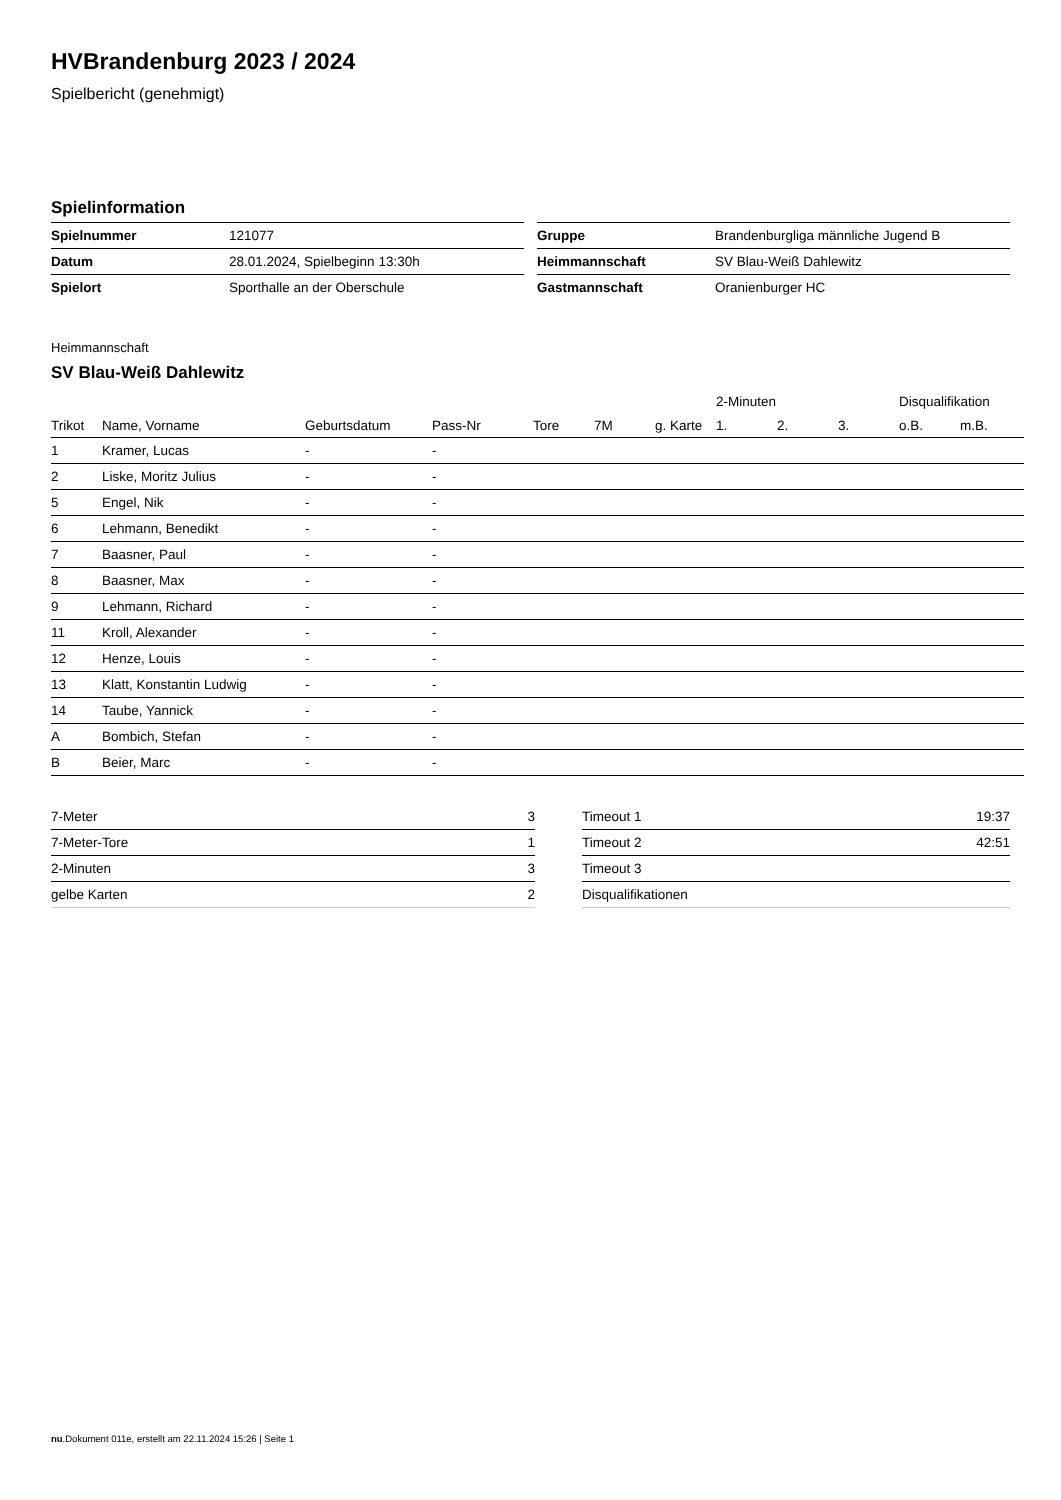HVBrandenburg 2023 / 2024
Spielbericht (genehmigt)
Spielinformation
| Spielnummer | 121077 |
| Datum | 28.01.2024, Spielbeginn 13:30h |
| Spielort | Sporthalle an der Oberschule |
| Gruppe | Brandenburgliga männliche Jugend B |
| Heimmannschaft | SV Blau-Weiß Dahlewitz |
| Gastmannschaft | Oranienburger HC |
Heimmannschaft
SV Blau-Weiß Dahlewitz
| | | | | | | | 2-Minuten | | | Disqualifikation | |
| --- | --- | --- | --- | --- | --- | --- | --- | --- | --- | --- | --- |
| Trikot | Name, Vorname | Geburtsdatum | Pass-Nr | Tore | 7M | g. Karte | 1. | 2. | 3. | o.B. | m.B. |
| 1 | Kramer, Lucas | - | - | | | | | | | | |
| 2 | Liske, Moritz Julius | - | - | | | | | | | | |
| 5 | Engel, Nik | - | - | | | | | | | | |
| 6 | Lehmann, Benedikt | - | - | | | | | | | | |
| 7 | Baasner, Paul | - | - | | | | | | | | |
| 8 | Baasner, Max | - | - | | | | | | | | |
| 9 | Lehmann, Richard | - | - | | | | | | | | |
| 11 | Kroll, Alexander | - | - | | | | | | | | |
| 12 | Henze, Louis | - | - | | | | | | | | |
| 13 | Klatt, Konstantin Ludwig | - | - | | | | | | | | |
| 14 | Taube, Yannick | - | - | | | | | | | | |
| A | Bombich, Stefan | - | - | | | | | | | | |
| B | Beier, Marc | - | - | | | | | | | | |
| 7-Meter | 3 |
| 7-Meter-Tore | 1 |
| 2-Minuten | 3 |
| gelbe Karten | 2 |
| Timeout 1 | 19:37 |
| Timeout 2 | 42:51 |
| Timeout 3 | |
| Disqualifikationen | |
nu.Dokument 011e, erstellt am 22.11.2024 15:26 | Seite 1